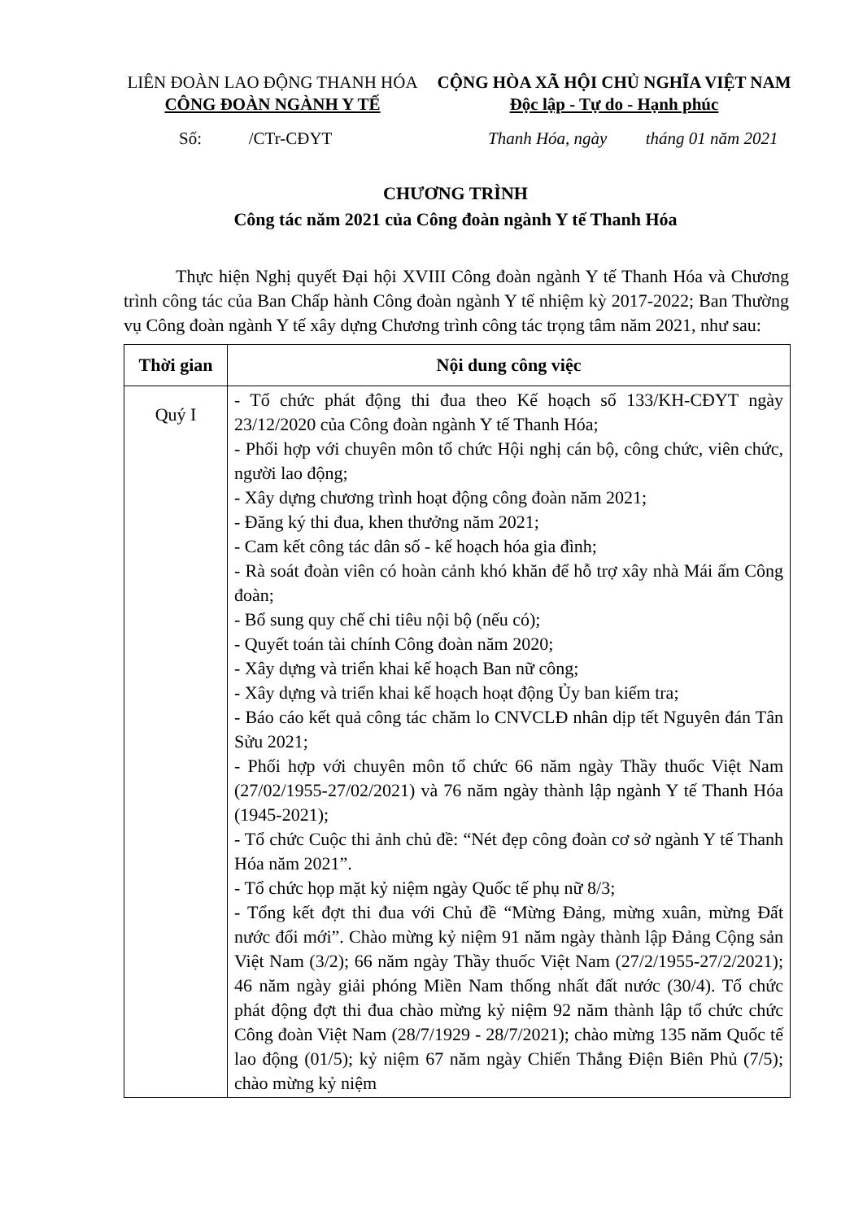LIÊN ĐOÀN LAO ĐỘNG THANH HÓA
CÔNG ĐOÀN NGÀNH Y TẾ
CỘNG HÒA XÃ HỘI CHỦ NGHĨA VIỆT NAM
Độc lập - Tự do - Hạnh phúc
Số: /CTr-CĐYT Thanh Hóa, ngày tháng 01 năm 2021
CHƯƠNG TRÌNH
Công tác năm 2021 của Công đoàn ngành Y tế Thanh Hóa
Thực hiện Nghị quyết Đại hội XVIII Công đoàn ngành Y tế Thanh Hóa và Chương trình công tác của Ban Chấp hành Công đoàn ngành Y tế nhiệm kỳ 2017-2022; Ban Thường vụ Công đoàn ngành Y tế xây dựng Chương trình công tác trọng tâm năm 2021, như sau:
| Thời gian | Nội dung công việc |
| --- | --- |
| Quý I | - Tổ chức phát động thi đua theo Kế hoạch số 133/KH-CĐYT ngày 23/12/2020 của Công đoàn ngành Y tế Thanh Hóa; - Phối hợp với chuyên môn tổ chức Hội nghị cán bộ, công chức, viên chức, người lao động; - Xây dựng chương trình hoạt động công đoàn năm 2021; - Đăng ký thi đua, khen thưởng năm 2021; - Cam kết công tác dân số - kế hoạch hóa gia đình; - Rà soát đoàn viên có hoàn cảnh khó khăn để hỗ trợ xây nhà Mái ấm Công đoàn; - Bổ sung quy chế chi tiêu nội bộ (nếu có); - Quyết toán tài chính Công đoàn năm 2020; - Xây dựng và triển khai kế hoạch Ban nữ công; - Xây dựng và triển khai kế hoạch hoạt động Ủy ban kiểm tra; - Báo cáo kết quả công tác chăm lo CNVCLĐ nhân dịp tết Nguyên đán Tân Sửu 2021; - Phối hợp với chuyên môn tổ chức 66 năm ngày Thầy thuốc Việt Nam (27/02/1955-27/02/2021) và 76 năm ngày thành lập ngành Y tế Thanh Hóa (1945-2021); - Tổ chức Cuộc thi ảnh chủ đề: “Nét đẹp công đoàn cơ sở ngành Y tế Thanh Hóa năm 2021”. - Tổ chức họp mặt kỷ niệm ngày Quốc tế phụ nữ 8/3; - Tổng kết đợt thi đua với Chủ đề “Mừng Đảng, mừng xuân, mừng Đất nước đổi mới”. Chào mừng kỷ niệm 91 năm ngày thành lập Đảng Cộng sản Việt Nam (3/2); 66 năm ngày Thầy thuốc Việt Nam (27/2/1955-27/2/2021); 46 năm ngày giải phóng Miền Nam thống nhất đất nước (30/4). Tổ chức phát động đợt thi đua chào mừng kỷ niệm 92 năm thành lập tổ chức chức Công đoàn Việt Nam (28/7/1929 - 28/7/2021); chào mừng 135 năm Quốc tế lao động (01/5); kỷ niệm 67 năm ngày Chiến Thắng Điện Biên Phủ (7/5); chào mừng kỷ niệm |